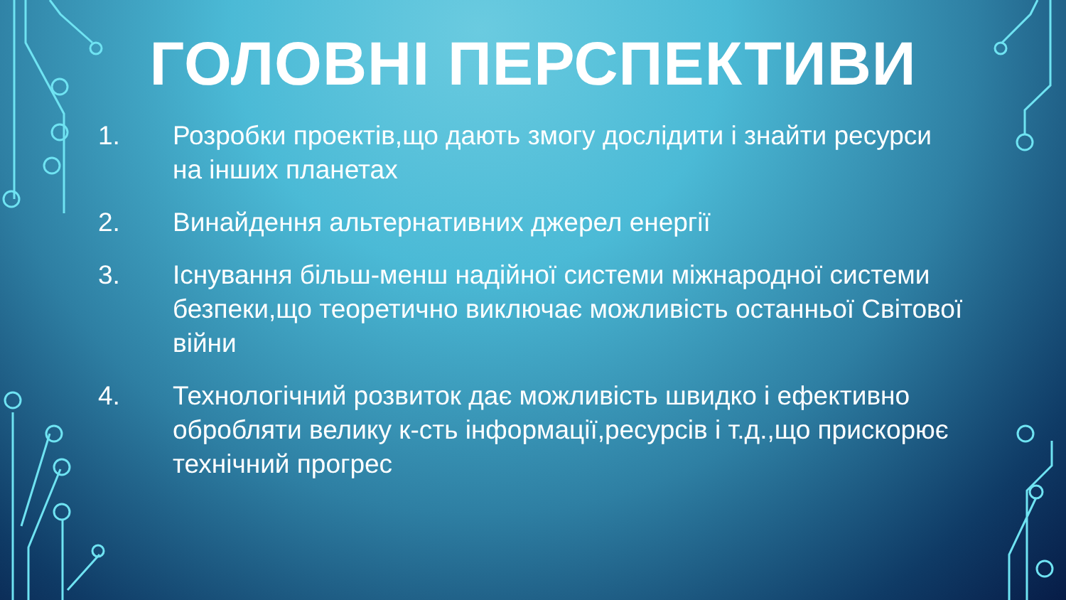ГОЛОВНІ ПЕРСПЕКТИВИ
1. Розробки проектів,що дають змогу дослідити і знайти ресурси на інших планетах
2. Винайдення альтернативних джерел енергії
3. Існування більш-менш надійної системи міжнародної системи безпеки,що теоретично виключає можливість останньої Світової війни
4. Технологічний розвиток дає можливість швидко і ефективно обробляти велику к-сть інформації,ресурсів і т.д.,що прискорює технічний прогрес